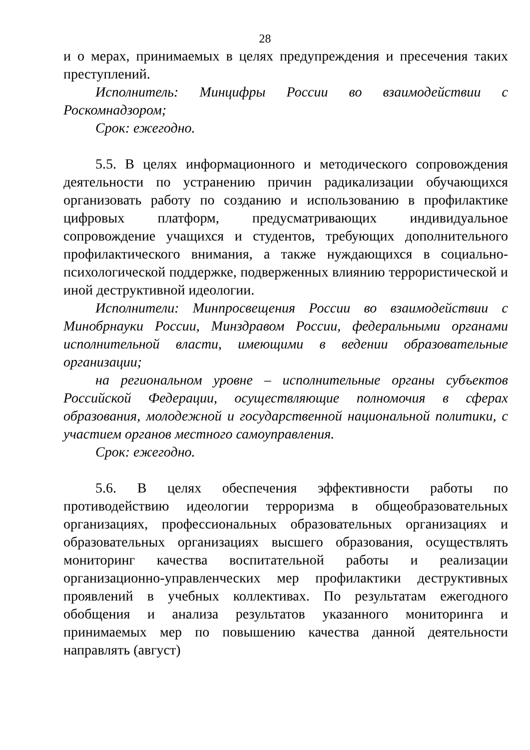28
и о мерах, принимаемых в целях предупреждения и пресечения таких преступлений.
Исполнитель: Минцифры России во взаимодействии с Роскомнадзором;
Срок: ежегодно.
5.5. В целях информационного и методического сопровождения деятельности по устранению причин радикализации обучающихся организовать работу по созданию и использованию в профилактике цифровых платформ, предусматривающих индивидуальное сопровождение учащихся и студентов, требующих дополнительного профилактического внимания, а также нуждающихся в социально-психологической поддержке, подверженных влиянию террористической и иной деструктивной идеологии.
Исполнители: Минпросвещения России во взаимодействии с Минобрнауки России, Минздравом России, федеральными органами исполнительной власти, имеющими в ведении образовательные организации;
на региональном уровне – исполнительные органы субъектов Российской Федерации, осуществляющие полномочия в сферах образования, молодежной и государственной национальной политики, с участием органов местного самоуправления.
Срок: ежегодно.
5.6. В целях обеспечения эффективности работы по противодействию идеологии терроризма в общеобразовательных организациях, профессиональных образовательных организациях и образовательных организациях высшего образования, осуществлять мониторинг качества воспитательной работы и реализации организационно-управленческих мер профилактики деструктивных проявлений в учебных коллективах. По результатам ежегодного обобщения и анализа результатов указанного мониторинга и принимаемых мер по повышению качества данной деятельности направлять (август)